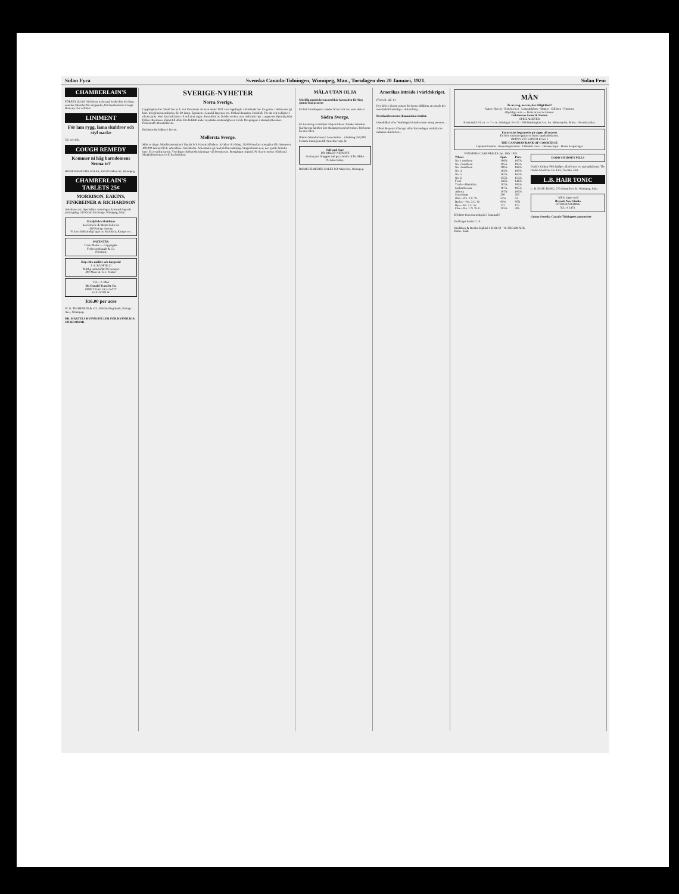Sidan Fyra Svenska Canada-Tidningen, Winnipeg, Man., Torsdagen den 20 Januari, 1921. Sidan Fem
CHAMBERLAIN'S
FÖREBYGGAS. Vid första tecken på heshet bör det barn, som har fallenhet för strypsjuka, få Chamberlain's Cough Remedy. 35c och 65c.
LINIMENT
För lam rygg, lama skuldror och styf nacke
35c och 65c.
COUGH REMEDY
Kommer ni håg barndomens Senna te?
HOME REMEDIES SALES, 850-825 Main St., Winnipeg.
CHAMBERLAIN'S TABLETS 25¢
MORRISON, EAKINS, FINKBEINER & RICHARDSON
Advokater etc. Specialitet: sädeslagar, kriminal-lag och järnvägslag. 240 Grain Exchange, Winnipeg, Man.
Utvälj Edra Skridskor
hos Bicycle & Motor Sales Co
456 Portage Avenue
Vi hava fullständigt lager av Skridskor, Kängor etc.
PATENTER
Trade Marks — Copyrights.
Fetherstonhaugh & Co.
Winnipeg.
Köp edra möbler och husgeråd
J. A. BANFIELD
Pålitlig möbelaffär för hemmet
492 Main St. Tel.: N 6667
TEL.: A 3965
Mc Donald Transfer Co.
ÖPPET DAG OCH NATT
52 AUSTIN St.
$16.00 per acre
W. G. THOMPSON & CO., 818 Sterling Bank, Portage Ave., Winnipeg.
DR. MARTELS KVINNOPILLER FÖR KVINNLIGA SJUKDOMAR.
SVERIGE-NYHETER
Norra Sverige.
Lappfogden Abr. Staaff har av k. m:t förordnats att även under 1921 vara lappfogde i Jämtlands län. De gamle i Holmsund gå bort. Invigd missionskyrka. En 60-åring. Egnahem i Ljusdal lägornas rov. Utökad donation. Dödsfall. För nit och redlighet i rikets tjänst. Med häst och kärra 10 mil utan vägar. Stora delar av Delsbo socken utan elektriskt ljus. Lappavnas flyttning från fjällen. Bromsare klämd till döds. Ett dödsfall under mystiska omständigheter. Gävle föregångare i skarpskyttesaken. Dödsstraff i Örnsköldsvik.
Ett historiskt häbbre i Järvsö.
Mellersta Sverge.
Mätt av dagar. Mordbrännerskan i Upsala fick 8 års straffarbete. Avliden 101-åring. 20,000 insekter som gåva till riksmuseet. 400,000 kronor till de arbetslösa i Stockholm. Arbetstiden gå med på lönesänkning. Stugan brann ned, den gamle brändes inne. En ovanlig karriär. Ytterligare driftsinskränkningar vid Domnarvet. Bortgånget original. På Svarte mosse i Erikstad. Skoghallsmördaren vill ha dödsdom.
MÅLA UTAN OLJA
Märklig upptäckt som nedskär kostnaden för färg sjuttio-fem procent
Ett fritt försökspaket sändes till en och var, som skriver
Södra Sverge.
En tusenårig en fridlyst. Färjetrafiken i Sundet minskas. Karlskrona kärnhet mot skeppsgossars befordran. Böckerna ha sina öden.
Illinois Manufacturers' Association ... Omkring 350,000 kvinnor immigrera till Amerika varje år.
Safe and Sure
DR. MILES' NERVINE
Go to your Druggist and get a bottle of Dr. Miles Nervine today.
HOME REMEDIES SALES 850 Main Str., Winnipeg.
Amerikas inträde i världskriget.
(Forts fr. sid. 1.)
Det faller ej inom ramen för denna skildring att utreda det moraliskt fördömliga i detta tilltag...
Presskonferensens ekonomiska resultat.
Omedelbart efter Washington konferensen antog pressen ...
Albert Meyers i Chicago sökte häromdagen undvika tre mötande detektiver...
MÄN
Är ni svag, nervös, har dåligt blod?
Katarr-Abcess · Bräckta ben · Lungsjukdom · Magen · Gallsten · Njurarna
Olyckliga män — Detta är vad ni känner:
Doktorerna Sweet & Norton
SPECIALISTER
Kontorstid: 9 f. m. — 7 e. m. Söndagar: 9—12 · 106 Washington Ave. So. Minneapolis, Minn. · Svenska talas.
Ett nytt års begynnelse på vägen till success
En liten summa öppnar ett barns sparbankskonto.
ÖPPNA ETT KONTO IDAG I
THE CANADIAN BANK OF COMMERCE
Löpande konton · Besparingskonton · Utländsk växel · Inkasseringar · Barns besparingar
WINNIPEG CASH PRICES Jan. 19th. 1921.
| Wheat | Spot. | Prev. |
| --- | --- | --- |
| No. 1 northern | 198⅞ | 197⅞ |
| No. 2 northern | 195⅞ | 193⅞ |
| No. 3 northern | 190⅞ | 188⅞ |
| No. 4 | 183⅞ | 180⅞ |
| No. 5 | 167⅞ | 164⅞ |
| No. 6 | 155⅞ | 154⅞ |
| Feed | 146⅞ | 146⅞ |
| Track—Manitoba | 197⅞ | 195⅞ |
| Saskatchewan | 197⅞ | 195⅞ |
| Alberta | 197⅞ | 195⅞ |
| Screenings | 200 | 200 |
| Oats—No. 2 C. W. | 52⅛ | 53 |
| Barley—No. 3 C. W. | 93⅛ | 95⅞ |
| Rye—No. 2 C. W. | 172 | 172 |
| Flax—No. 1 N. W. C. | 203⅞ | 206 |
Effektivt fosterbarnsskydd i Danmark?
Vad kriget kostat U. S.
Stridsberg & Biorks Sågblad 4 ft. $1.50 · W. HEGGMARK. Drake, Sask.
DODD'S KIDNEY PILLS
Dodd's Kidney Pills hjälper alla former av njursjukdomar. The Dodds Medicine Co. Ltd., Toronto, Ont.
L.B. HAIR TONIC
L. B. HAIR TONIC, 273 Montifiore St. Winnipeg, Man.
"Alltid något nytt"
Bryants New Studio
FOTOGRAFERING
Tel.: A 2473.
Gynna Svenska Canada-Tidningens annonsörer